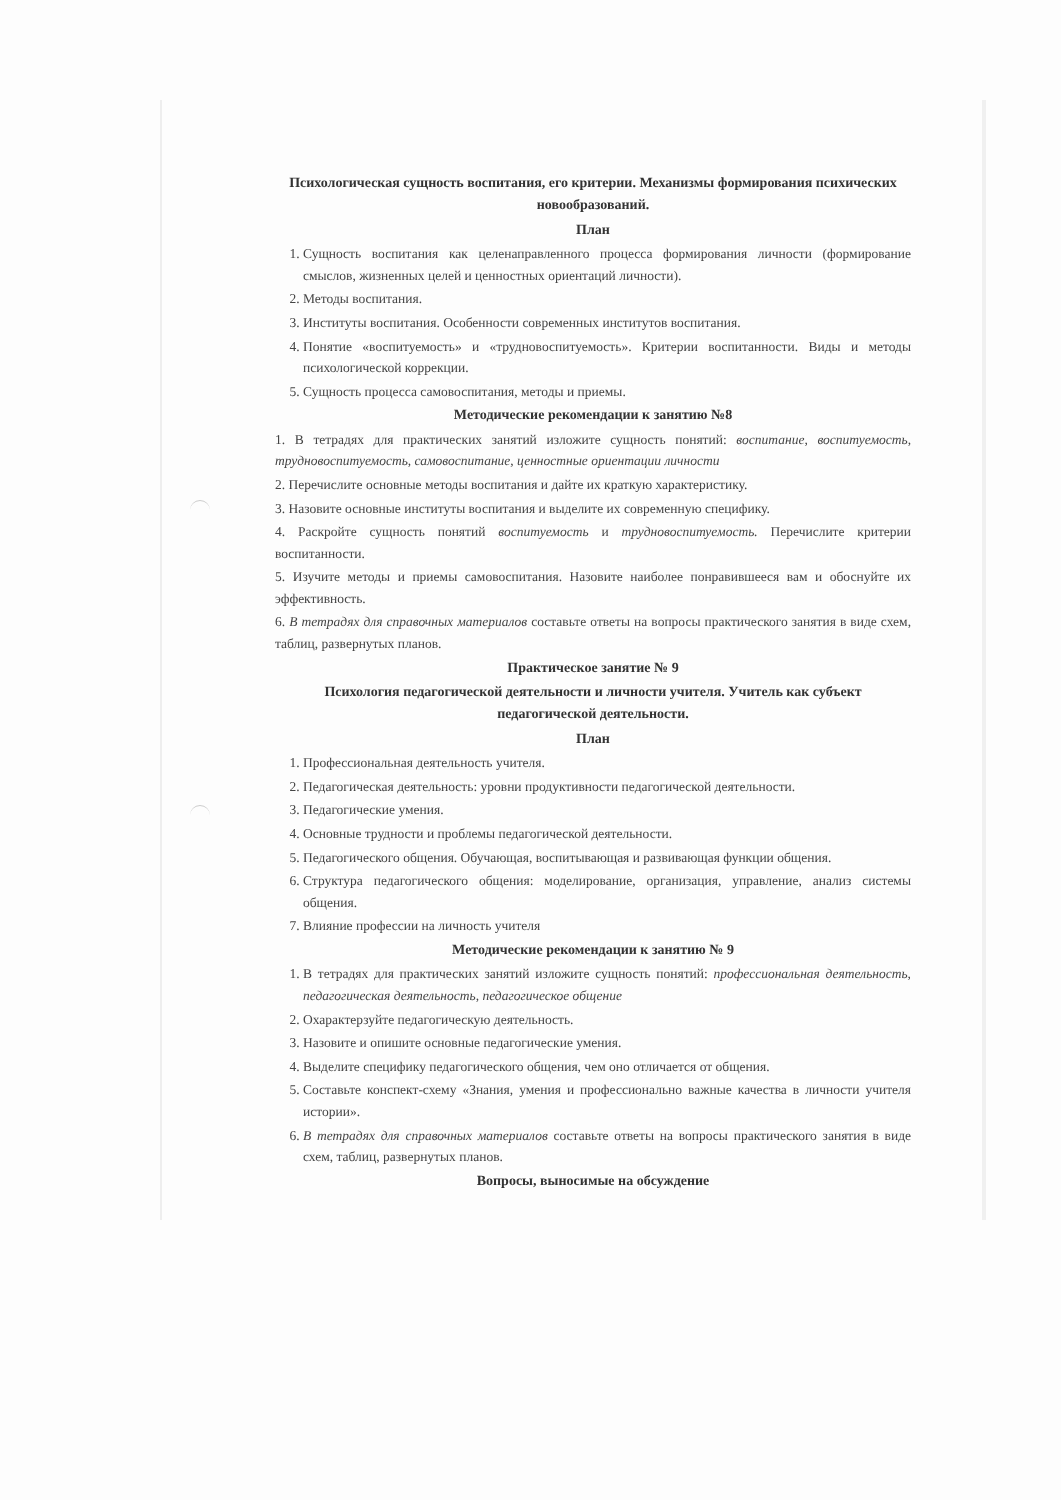Психологическая сущность воспитания, его критерии. Механизмы формирования психических новообразований.
План
1. Сущность воспитания как целенаправленного процесса формирования личности (формирование смыслов, жизненных целей и ценностных ориентаций личности).
2. Методы воспитания.
3. Институты воспитания. Особенности современных институтов воспитания.
4. Понятие «воспитуемость» и «трудновоспитуемость». Критерии воспитанности. Виды и методы психологической коррекции.
5. Сущность процесса самовоспитания, методы и приемы.
Методические рекомендации к занятию №8
1. В тетрадях для практических занятий изложите сущность понятий: воспитание, воспитуемость, трудновоспитуемость, самовоспитание, ценностные ориентации личности
2. Перечислите основные методы воспитания и дайте их краткую характеристику.
3. Назовите основные институты воспитания и выделите их современную специфику.
4. Раскройте сущность понятий воспитуемость и трудновоспитуемость. Перечислите критерии воспитанности.
5. Изучите методы и приемы самовоспитания. Назовите наиболее понравившееся вам и обоснуйте их эффективность.
6. В тетрадях для справочных материалов составьте ответы на вопросы практического занятия в виде схем, таблиц, развернутых планов.
Практическое занятие № 9
Психология педагогической деятельности и личности учителя. Учитель как субъект педагогической деятельности.
План
1. Профессиональная деятельность учителя.
2. Педагогическая деятельность: уровни продуктивности педагогической деятельности.
3. Педагогические умения.
4. Основные трудности и проблемы педагогической деятельности.
5. Педагогического общения. Обучающая, воспитывающая и развивающая функции общения.
6. Структура педагогического общения: моделирование, организация, управление, анализ системы общения.
7. Влияние профессии на личность учителя
Методические рекомендации к занятию № 9
1. В тетрадях для практических занятий изложите сущность понятий: профессиональная деятельность, педагогическая деятельность, педагогическое общение
2. Охарактерзуйте педагогическую деятельность.
3. Назовите и опишите основные педагогические умения.
4. Выделите специфику педагогического общения, чем оно отличается от общения.
5. Составьте конспект-схему «Знания, умения и профессионально важные качества в личности учителя истории».
6. В тетрадях для справочных материалов составьте ответы на вопросы практического занятия в виде схем, таблиц, развернутых планов.
Вопросы, выносимые на обсуждение